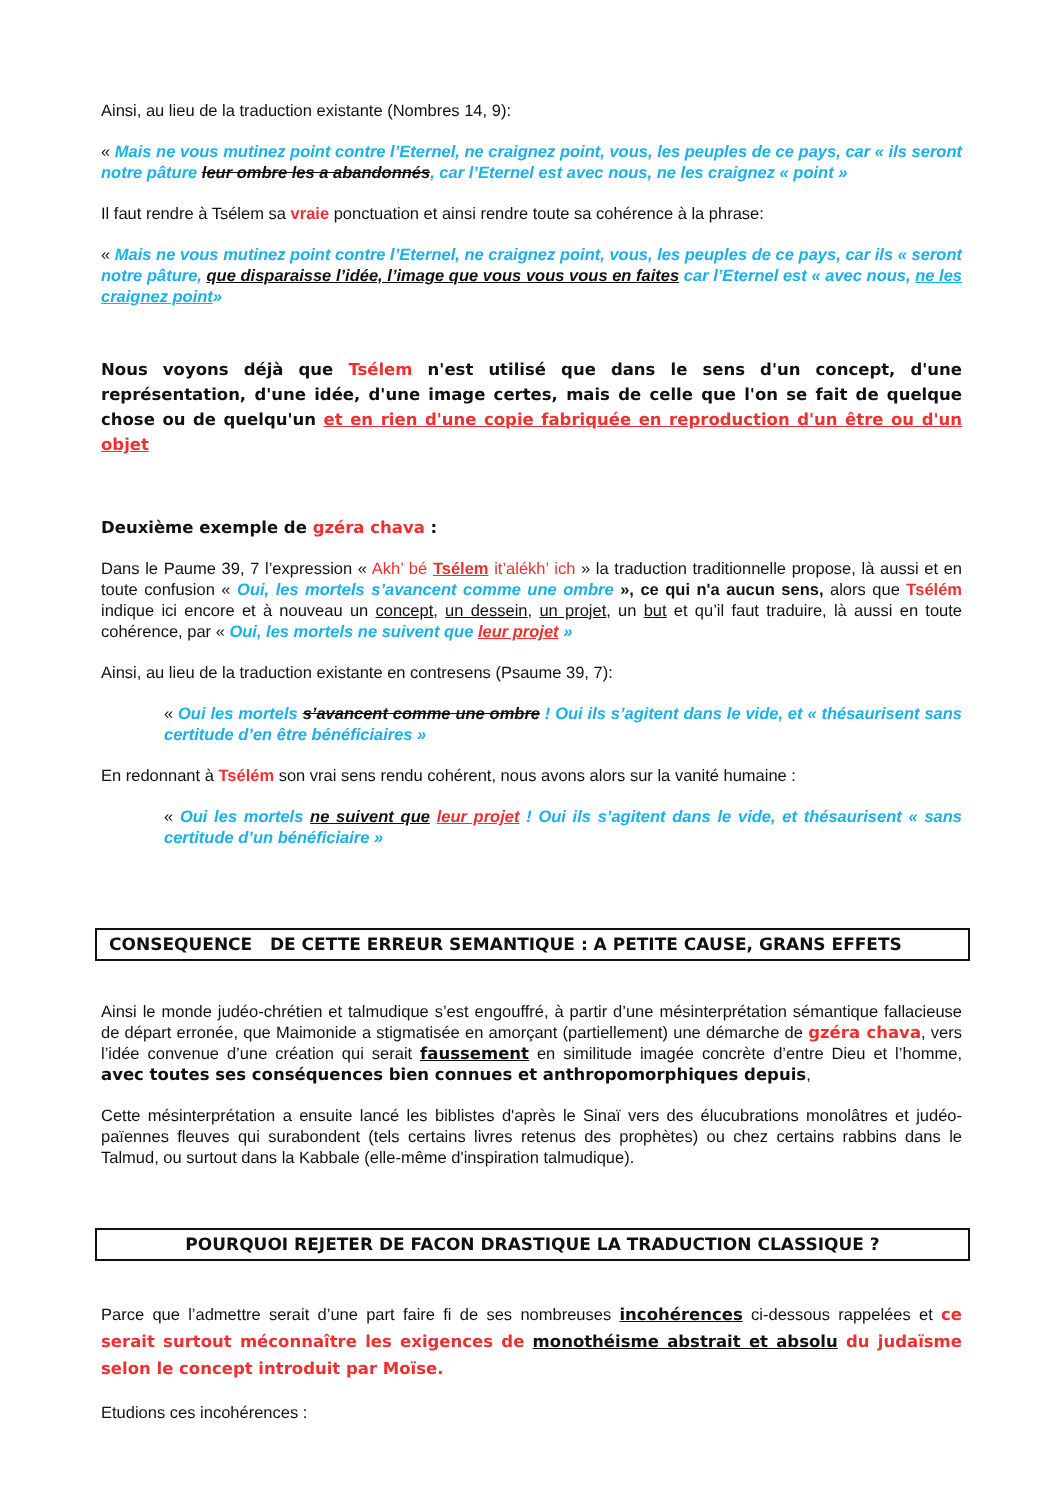Ainsi, au lieu de la traduction existante (Nombres 14, 9):
« Mais ne vous mutinez point contre l’Eternel, ne craignez point, vous, les peuples de ce pays, car « ils seront notre pâture leur ombre les a abandonnés, car l’Eternel est avec nous, ne les craignez « point »
Il faut rendre à Tsélem sa vraie ponctuation et ainsi rendre toute sa cohérence à la phrase:
« Mais ne vous mutinez point contre l’Eternel, ne craignez point, vous, les peuples de ce pays, car ils « seront notre pâture, que disparaisse l’idée, l’image que vous vous vous en faites car l’Eternel est « avec nous, ne les craignez point»
Nous voyons déjà que Tsélem n'est utilisé que dans le sens d'un concept, d'une représentation, d'une idée, d'une image certes, mais de celle que l'on se fait de quelque chose ou de quelqu'un et en rien d'une copie fabriquée en reproduction d'un être ou d'un objet
Deuxième exemple de gzéra chava :
Dans le Paume 39, 7 l’expression « Akh’ bé Tsélem it’alékh’ ich » la traduction traditionnelle propose, là aussi et en toute confusion « Oui, les mortels s’avancent comme une ombre », ce qui n'a aucun sens, alors que Tsélém indique ici encore et à nouveau un concept, un dessein, un projet, un but et qu’il faut traduire, là aussi en toute cohérence, par « Oui, les mortels ne suivent que leur projet »
Ainsi, au lieu de la traduction existante en contresens (Psaume 39, 7):
« Oui les mortels s’avancent comme une ombre ! Oui ils s’agitent dans le vide, et « thésaurisent sans certitude d’en être bénéficiaires »
En redonnant à Tsélém son vrai sens rendu cohérent, nous avons alors sur la vanité humaine :
« Oui les mortels ne suivent que leur projet ! Oui ils s’agitent dans le vide, et thésaurisent « sans certitude d’un bénéficiaire »
CONSEQUENCE DE CETTE ERREUR SEMANTIQUE : A PETITE CAUSE, GRANS EFFETS
Ainsi le monde judéo-chrétien et talmudique s’est engouffré, à partir d’une mésinterprétation sémantique fallacieuse de départ erronée, que Maimonide a stigmatisée en amorçant (partiellement) une démarche de gzéra chava, vers l’idée convenue d’une création qui serait faussement en similitude imagée concrète d’entre Dieu et l’homme, avec toutes ses conséquences bien connues et anthropomorphiques depuis,
Cette mésinterprétation a ensuite lancé les biblistes d'après le Sinaï vers des élucubrations monolâtres et judéo-païennes fleuves qui surabondent (tels certains livres retenus des prophètes) ou chez certains rabbins dans le Talmud, ou surtout dans la Kabbale (elle-même d'inspiration talmudique).
POURQUOI REJETER DE FACON DRASTIQUE LA TRADUCTION CLASSIQUE ?
Parce que l’admettre serait d’une part faire fi de ses nombreuses incohérences ci-dessous rappelées et ce serait surtout méconnaître les exigences de monothéisme abstrait et absolu du judaïsme selon le concept introduit par Moïse.
Etudions ces incohérences :